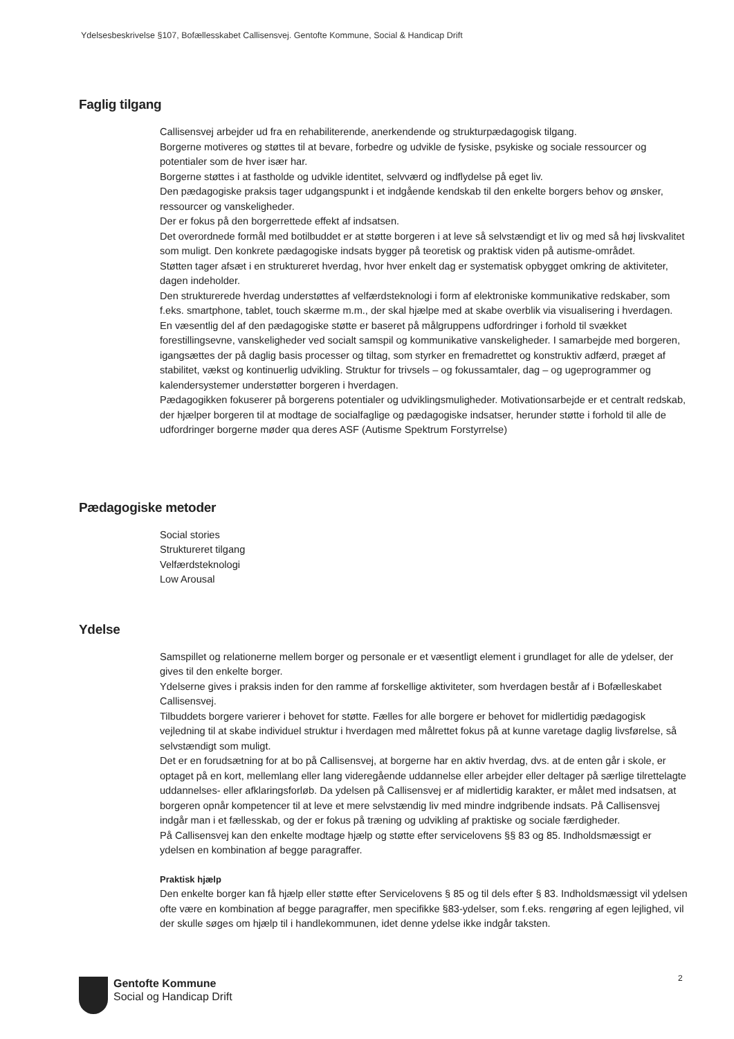Ydelsesbeskrivelse §107, Bofællesskabet Callisensvej. Gentofte Kommune, Social & Handicap Drift
Faglig tilgang
Callisensvej arbejder ud fra en rehabiliterende, anerkendende og strukturpædagogisk tilgang.
Borgerne motiveres og støttes til at bevare, forbedre og udvikle de fysiske, psykiske og sociale ressourcer og potentialer som de hver især har.
Borgerne støttes i at fastholde og udvikle identitet, selvværd og indflydelse på eget liv.
Den pædagogiske praksis tager udgangspunkt i et indgående kendskab til den enkelte borgers behov og ønsker, ressourcer og vanskeligheder.
Der er fokus på den borgerrettede effekt af indsatsen.
Det overordnede formål med botilbuddet er at støtte borgeren i at leve så selvstændigt et liv og med så høj livskvalitet som muligt. Den konkrete pædagogiske indsats bygger på teoretisk og praktisk viden på autisme-området.
Støtten tager afsæt i en struktureret hverdag, hvor hver enkelt dag er systematisk opbygget omkring de aktiviteter, dagen indeholder.
Den strukturerede hverdag understøttes af velfærdsteknologi i form af elektroniske kommunikative redskaber, som f.eks. smartphone, tablet, touch skærme m.m., der skal hjælpe med at skabe overblik via visualisering i hverdagen.
En væsentlig del af den pædagogiske støtte er baseret på målgruppens udfordringer i forhold til svækket forestillingsevne, vanskeligheder ved socialt samspil og kommunikative vanskeligheder. I samarbejde med borgeren, igangsættes der på daglig basis processer og tiltag, som styrker en fremadrettet og konstruktiv adfærd, præget af stabilitet, vækst og kontinuerlig udvikling. Struktur for trivsels – og fokussamtaler, dag – og ugeprogrammer og kalendersystemer understøtter borgeren i hverdagen.
Pædagogikken fokuserer på borgerens potentialer og udviklingsmuligheder. Motivationsarbejde er et centralt redskab, der hjælper borgeren til at modtage de socialfaglige og pædagogiske indsatser, herunder støtte i forhold til alle de udfordringer borgerne møder qua deres ASF (Autisme Spektrum Forstyrrelse)
Pædagogiske metoder
Social stories
Struktureret tilgang
Velfærdsteknologi
Low Arousal
Ydelse
Samspillet og relationerne mellem borger og personale er et væsentligt element i grundlaget for alle de ydelser, der gives til den enkelte borger.
Ydelserne gives i praksis inden for den ramme af forskellige aktiviteter, som hverdagen består af i Bofælleskabet Callisensvej.
Tilbuddets borgere varierer i behovet for støtte. Fælles for alle borgere er behovet for midlertidig pædagogisk vejledning til at skabe individuel struktur i hverdagen med målrettet fokus på at kunne varetage daglig livsførelse, så selvstændigt som muligt.
Det er en forudsætning for at bo på Callisensvej, at borgerne har en aktiv hverdag, dvs. at de enten går i skole, er optaget på en kort, mellemlang eller lang videregående uddannelse eller arbejder eller deltager på særlige tilrettelagte uddannelses- eller afklaringsforløb. Da ydelsen på Callisensvej er af midlertidig karakter, er målet med indsatsen, at borgeren opnår kompetencer til at leve et mere selvstændig liv med mindre indgribende indsats. På Callisensvej indgår man i et fællesskab, og der er fokus på træning og udvikling af praktiske og sociale færdigheder.
På Callisensvej kan den enkelte modtage hjælp og støtte efter servicelovens §§ 83 og 85. Indholdsmæssigt er ydelsen en kombination af begge paragraffer.
Praktisk hjælp
Den enkelte borger kan få hjælp eller støtte efter Servicelovens § 85 og til dels efter § 83. Indholdsmæssigt vil ydelsen ofte være en kombination af begge paragraffer, men specifikke §83-ydelser, som f.eks. rengøring af egen lejlighed, vil der skulle søges om hjælp til i handlekommunen, idet denne ydelse ikke indgår taksten.
2
Gentofte Kommune
Social og Handicap Drift